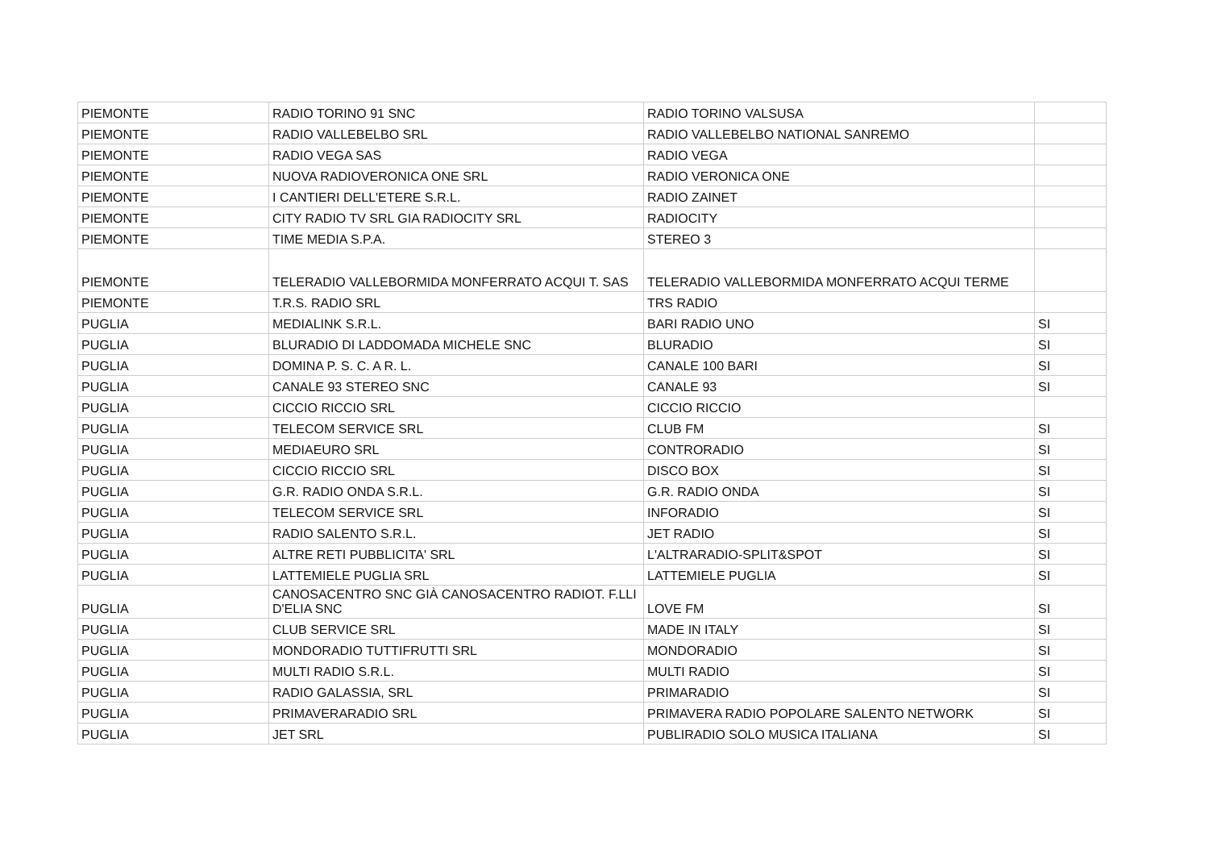| PIEMONTE | RADIO TORINO 91 SNC | RADIO TORINO VALSUSA | |
| PIEMONTE | RADIO VALLEBELBO SRL | RADIO VALLEBELBO NATIONAL SANREMO | |
| PIEMONTE | RADIO VEGA SAS | RADIO VEGA | |
| PIEMONTE | NUOVA RADIOVERONICA ONE SRL | RADIO VERONICA ONE | |
| PIEMONTE | I CANTIERI DELL'ETERE S.R.L. | RADIO ZAINET | |
| PIEMONTE | CITY RADIO TV SRL GIA RADIOCITY SRL | RADIOCITY | |
| PIEMONTE | TIME MEDIA S.P.A. | STEREO 3 | |
| PIEMONTE | TELERADIO VALLEBORMIDA MONFERRATO ACQUI T. SAS | TELERADIO VALLEBORMIDA MONFERRATO ACQUI TERME | |
| PIEMONTE | T.R.S. RADIO SRL | TRS RADIO | |
| PUGLIA | MEDIALINK S.R.L. | BARI RADIO UNO | SI |
| PUGLIA | BLURADIO DI LADDOMADA MICHELE SNC | BLURADIO | SI |
| PUGLIA | DOMINA P. S. C. A R. L. | CANALE 100 BARI | SI |
| PUGLIA | CANALE 93 STEREO SNC | CANALE 93 | SI |
| PUGLIA | CICCIO RICCIO SRL | CICCIO RICCIO | |
| PUGLIA | TELECOM SERVICE SRL | CLUB FM | SI |
| PUGLIA | MEDIAEURO SRL | CONTRORADIO | SI |
| PUGLIA | CICCIO RICCIO SRL | DISCO BOX | SI |
| PUGLIA | G.R. RADIO ONDA S.R.L. | G.R. RADIO ONDA | SI |
| PUGLIA | TELECOM SERVICE SRL | INFORADIO | SI |
| PUGLIA | RADIO SALENTO S.R.L. | JET RADIO | SI |
| PUGLIA | ALTRE RETI PUBBLICITA' SRL | L'ALTRARADIO-SPLIT&SPOT | SI |
| PUGLIA | LATTEMIELE PUGLIA SRL | LATTEMIELE PUGLIA | SI |
| PUGLIA | CANOSACENTRO SNC GIÀ CANOSACENTRO RADIOT. F.LLI D'ELIA SNC | LOVE FM | SI |
| PUGLIA | CLUB SERVICE SRL | MADE IN ITALY | SI |
| PUGLIA | MONDORADIO TUTTIFRUTTI SRL | MONDORADIO | SI |
| PUGLIA | MULTI RADIO S.R.L. | MULTI RADIO | SI |
| PUGLIA | RADIO GALASSIA, SRL | PRIMARADIO | SI |
| PUGLIA | PRIMAVERARADIO SRL | PRIMAVERA RADIO POPOLARE SALENTO NETWORK | SI |
| PUGLIA | JET SRL | PUBLIRADIO SOLO MUSICA ITALIANA | SI |